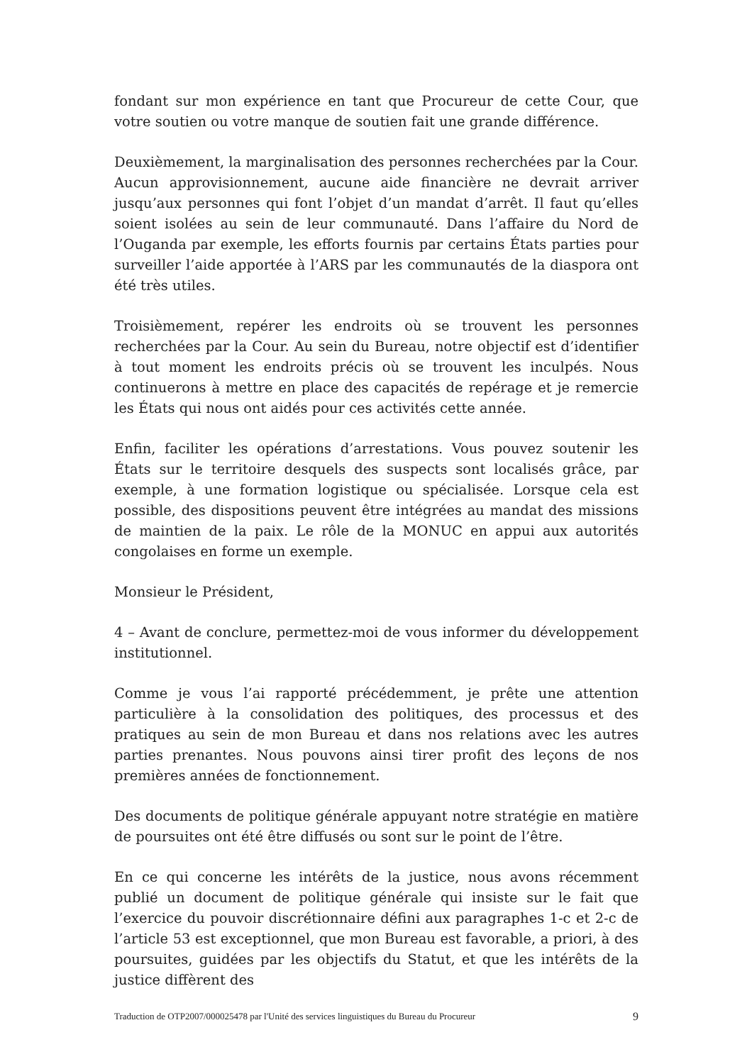fondant sur mon expérience en tant que Procureur de cette Cour, que votre soutien ou votre manque de soutien fait une grande différence.
Deuxièmement, la marginalisation des personnes recherchées par la Cour. Aucun approvisionnement, aucune aide financière ne devrait arriver jusqu’aux personnes qui font l’objet d’un mandat d’arrêt. Il faut qu’elles soient isolées au sein de leur communauté. Dans l’affaire du Nord de l’Ouganda par exemple, les efforts fournis par certains États parties pour surveiller l’aide apportée à l’ARS par les communautés de la diaspora ont été très utiles.
Troisièmement, repérer les endroits où se trouvent les personnes recherchées par la Cour. Au sein du Bureau, notre objectif est d’identifier à tout moment les endroits précis où se trouvent les inculpés. Nous continuerons à mettre en place des capacités de repérage et je remercie les États qui nous ont aidés pour ces activités cette année.
Enfin, faciliter les opérations d’arrestations. Vous pouvez soutenir les États sur le territoire desquels des suspects sont localisés grâce, par exemple, à une formation logistique ou spécialisée. Lorsque cela est possible, des dispositions peuvent être intégrées au mandat des missions de maintien de la paix. Le rôle de la MONUC en appui aux autorités congolaises en forme un exemple.
Monsieur le Président,
4 – Avant de conclure, permettez-moi de vous informer du développement institutionnel.
Comme je vous l’ai rapporté précédemment, je prête une attention particulière à la consolidation des politiques, des processus et des pratiques au sein de mon Bureau et dans nos relations avec les autres parties prenantes. Nous pouvons ainsi tirer profit des leçons de nos premières années de fonctionnement.
Des documents de politique générale appuyant notre stratégie en matière de poursuites ont été être diffusés ou sont sur le point de l’être.
En ce qui concerne les intérêts de la justice, nous avons récemment publié un document de politique générale qui insiste sur le fait que l’exercice du pouvoir discrétionnaire défini aux paragraphes 1-c et 2-c de l’article 53 est exceptionnel, que mon Bureau est favorable, a priori, à des poursuites, guidées par les objectifs du Statut, et que les intérêts de la justice diffèrent des
Traduction de OTP2007/000025478 par l'Unité des services linguistiques du Bureau du Procureur 9